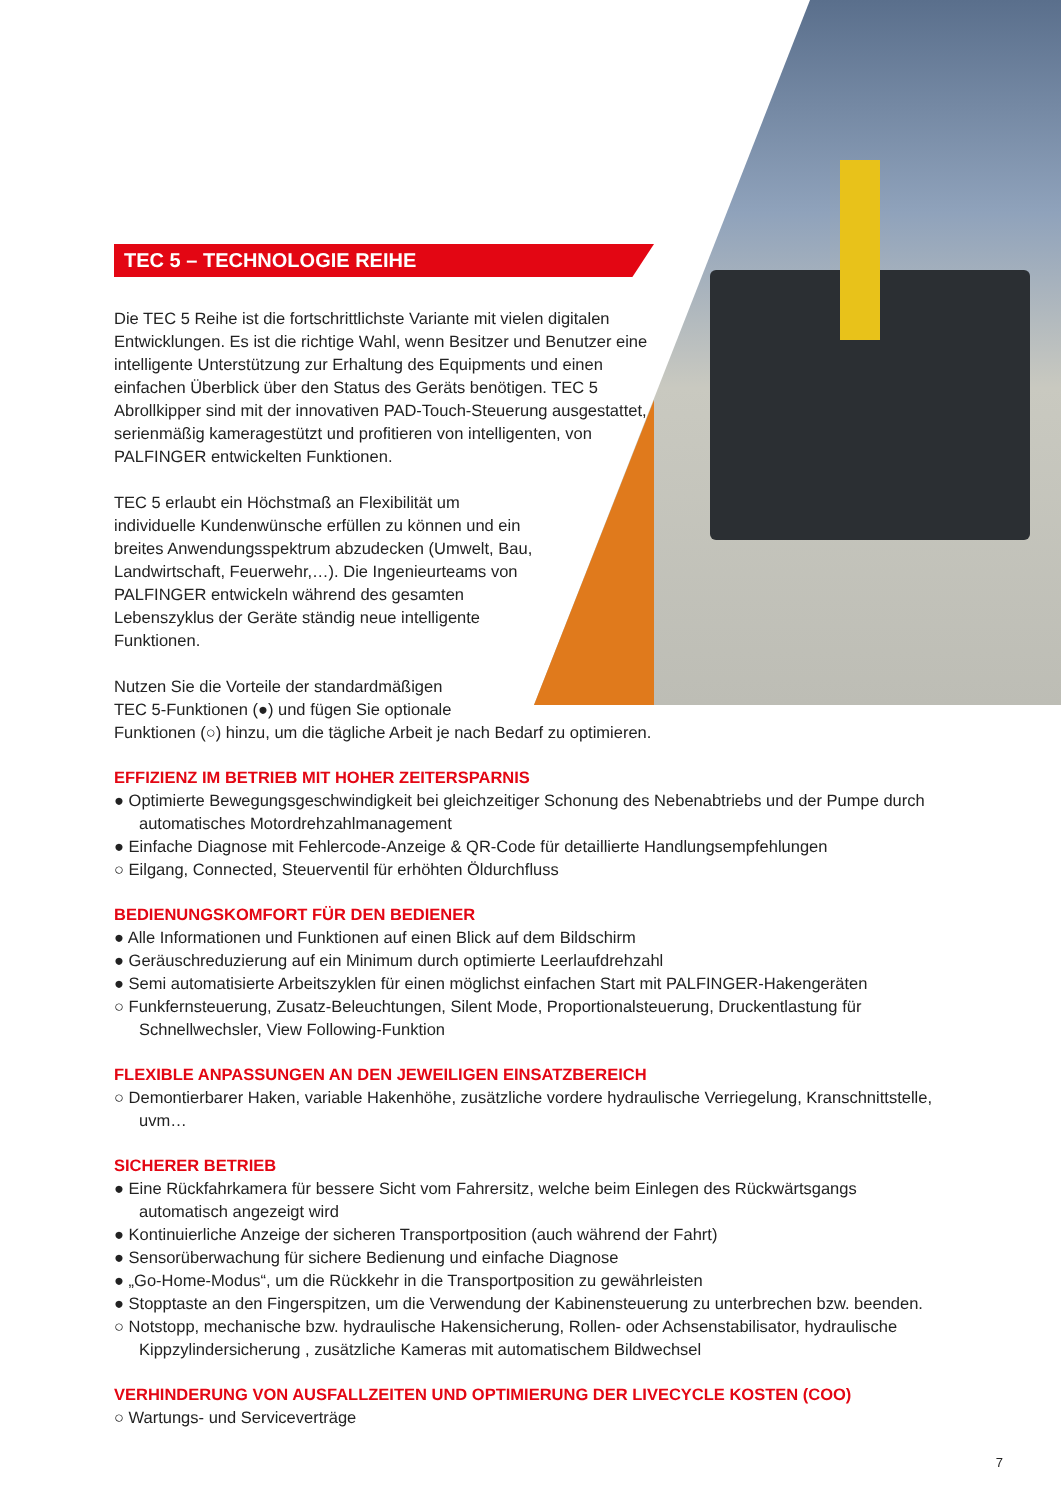TEC 5 – TECHNOLOGIE REIHE
Die TEC 5 Reihe ist die fortschrittlichste Variante mit vielen digitalen Entwicklungen. Es ist die richtige Wahl, wenn Besitzer und Benutzer eine intelligente Unterstützung zur Erhaltung des Equipments und einen einfachen Überblick über den Status des Geräts benötigen. TEC 5 Abrollkipper sind mit der innovativen PAD-Touch-Steuerung ausgestattet, serienmäßig kameragestützt und profitieren von intelligenten, von PALFINGER entwickelten Funktionen.
TEC 5 erlaubt ein Höchstmaß an Flexibilität um individuelle Kundenwünsche erfüllen zu können und ein breites Anwendungsspektrum abzudecken (Umwelt, Bau, Landwirtschaft, Feuerwehr,…). Die Ingenieurteams von PALFINGER entwickeln während des gesamten Lebenszyklus der Geräte ständig neue intelligente Funktionen.
Nutzen Sie die Vorteile der standardmäßigen
TEC 5-Funktionen (●) und fügen Sie optionale
Funktionen (○) hinzu, um die tägliche Arbeit je nach Bedarf zu optimieren.
EFFIZIENZ IM BETRIEB MIT HOHER ZEITERSPARNIS
● Optimierte Bewegungsgeschwindigkeit bei gleichzeitiger Schonung des Nebenabtriebs und der Pumpe durch automatisches Motordrehzahlmanagement
● Einfache Diagnose mit Fehlercode-Anzeige & QR-Code für detaillierte Handlungsempfehlungen
○ Eilgang, Connected, Steuerventil für erhöhten Öldurchfluss
BEDIENUNGSKOMFORT FÜR DEN BEDIENER
● Alle Informationen und Funktionen auf einen Blick auf dem Bildschirm
● Geräuschreduzierung auf ein Minimum durch optimierte Leerlaufdrehzahl
● Semi automatisierte Arbeitszyklen für einen möglichst einfachen Start mit PALFINGER-Hakengeräten
○ Funkfernsteuerung, Zusatz-Beleuchtungen, Silent Mode, Proportionalsteuerung, Druckentlastung für Schnellwechsler, View Following-Funktion
FLEXIBLE ANPASSUNGEN AN DEN JEWEILIGEN EINSATZBEREICH
○ Demontierbarer Haken, variable Hakenhöhe, zusätzliche vordere hydraulische Verriegelung, Kranschnittstelle, uvm…
SICHERER BETRIEB
● Eine Rückfahrkamera für bessere Sicht vom Fahrersitz, welche beim Einlegen des Rückwärtsgangs automatisch angezeigt wird
● Kontinuierliche Anzeige der sicheren Transportposition (auch während der Fahrt)
● Sensorüberwachung für sichere Bedienung und einfache Diagnose
● „Go-Home-Modus“, um die Rückkehr in die Transportposition zu gewährleisten
● Stopptaste an den Fingerspitzen, um die Verwendung der Kabinensteuerung zu unterbrechen bzw. beenden.
○ Notstopp, mechanische bzw. hydraulische Hakensicherung, Rollen- oder Achsenstabilisator, hydraulische Kippzylindersicherung , zusätzliche Kameras mit automatischem Bildwechsel
VERHINDERUNG VON AUSFALLZEITEN UND OPTIMIERUNG DER LIVECYCLE KOSTEN (COO)
○ Wartungs- und Serviceverträge
7